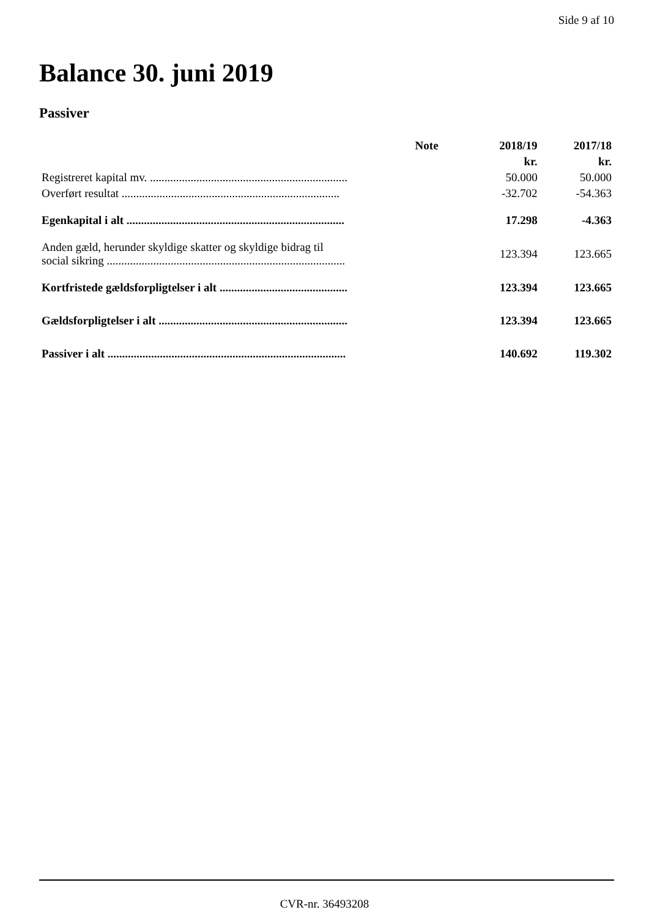Side 9 af 10
Balance 30. juni 2019
Passiver
| | Note | 2018/19 | 2017/18 |
| --- | --- | --- | --- |
| | | kr. | kr. |
| Registreret kapital mv. .................................................................... | | 50.000 | 50.000 |
| Overført resultat ........................................................................... | | -32.702 | -54.363 |
| Egenkapital i alt ........................................................................... | | 17.298 | -4.363 |
| Anden gæld, herunder skyldige skatter og skyldige bidrag til social sikring .................................................................................. | | 123.394 | 123.665 |
| Kortfristede gældsforpligtelser i alt ............................................ | | 123.394 | 123.665 |
| Gældsforpligtelser i alt ................................................................. | | 123.394 | 123.665 |
| Passiver i alt .................................................................................. | | 140.692 | 119.302 |
CVR-nr. 36493208